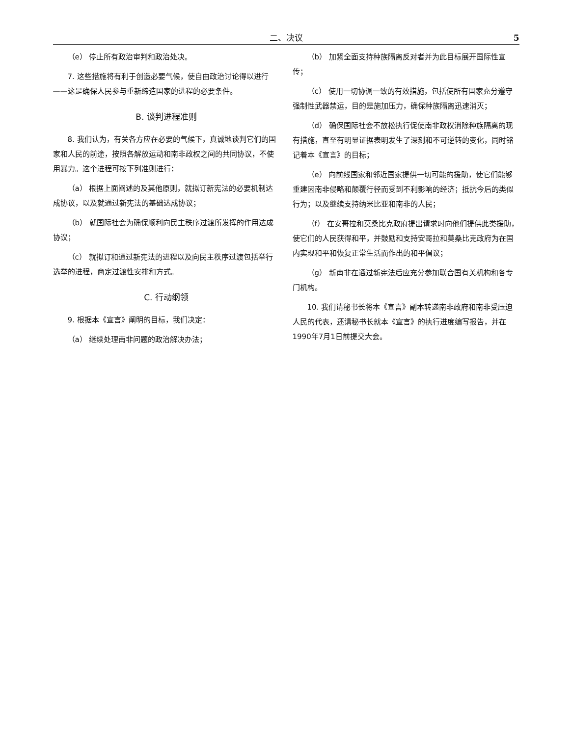二、决议 5
（e） 停止所有政治审判和政治处决。
7. 这些措施将有利于创造必要气候，使自由政治讨论得以进行——这是确保人民参与重新缔造国家的进程的必要条件。
B. 谈判进程准则
8. 我们认为，有关各方应在必要的气候下，真诚地谈判它们的国家和人民的前途，按照各解放运动和南非政权之间的共同协议，不使用暴力。这个进程可按下列准则进行：
（a） 根据上面阐述的及其他原则，就拟订新宪法的必要机制达成协议，以及就通过新宪法的基础达成协议；
（b） 就国际社会为确保顺利向民主秩序过渡所发挥的作用达成协议；
（c） 就拟订和通过新宪法的进程以及向民主秩序过渡包括举行选举的进程，商定过渡性安排和方式。
C. 行动纲领
9. 根据本《宣言》阐明的目标，我们决定：
（a） 继续处理南非问题的政治解决办法；
（b） 加紧全面支持种族隔离反对者并为此目标展开国际性宣传；
（c） 使用一切协调一致的有效措施，包括使所有国家充分遵守强制性武器禁运，目的是施加压力，确保种族隔离迅速消灭；
（d） 确保国际社会不放松执行促使南非政权消除种族隔离的现有措施，直至有明显证据表明发生了深刻和不可逆转的变化，同时铭记着本《宣言》的目标；
（e） 向前线国家和邻近国家提供一切可能的援助，使它们能够重建因南非侵略和颠覆行径而受到不利影响的经济；抵抗今后的类似行为；以及继续支持纳米比亚和南非的人民；
（f） 在安哥拉和莫桑比克政府提出请求时向他们提供此类援助，使它们的人民获得和平，并鼓励和支持安哥拉和莫桑比克政府为在国内实现和平和恢复正常生活而作出的和平倡议；
（g） 新南非在通过新宪法后应充分参加联合国有关机构和各专门机构。
10. 我们请秘书长将本《宣言》副本转递南非政府和南非受压迫人民的代表，还请秘书长就本《宣言》的执行进度编写报告，并在1990年7月1日前提交大会。